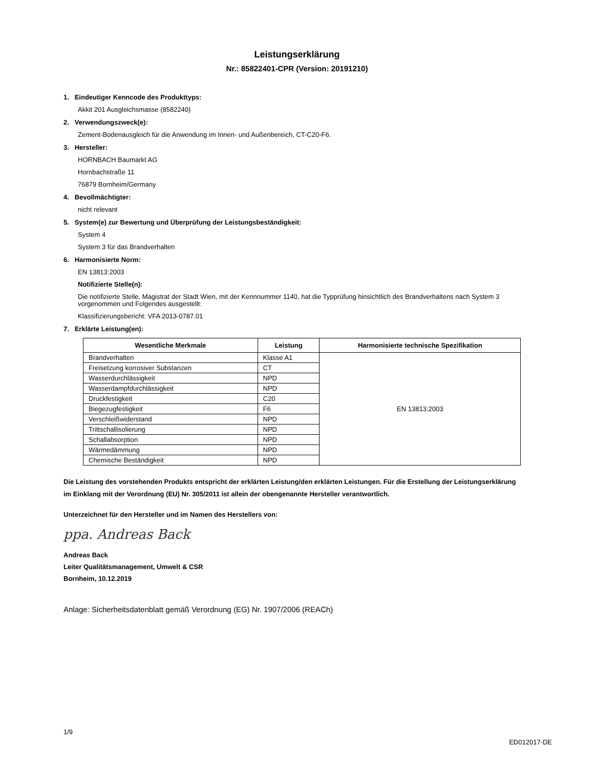Leistungserklärung
Nr.: 85822401-CPR (Version: 20191210)
1. Eindeutiger Kenncode des Produkttyps:
Akkit 201 Ausgleichsmasse (8582240)
2. Verwendungszweck(e):
Zement-Bodenausgleich für die Anwendung im Innen- und Außenbereich, CT-C20-F6.
3. Hersteller:
HORNBACH Baumarkt AG
Hornbachstraße 11
76879 Bornheim/Germany
4. Bevollmächtigter:
nicht relevant
5. System(e) zur Bewertung und Überprüfung der Leistungsbeständigkeit:
System 4
System 3 für das Brandverhalten
6. Harmonisierte Norm:
EN 13813:2003
Notifizierte Stelle(n):
Die notifizierte Stelle, Magistrat der Stadt Wien, mit der Kennnummer 1140, hat die Typprüfung hinsichtlich des Brandverhaltens nach System 3 vorgenommen und Folgendes ausgestellt:
Klassifizierungsbericht: VFA 2013-0787.01
7. Erklärte Leistung(en):
| Wesentliche Merkmale | Leistung | Harmonisierte technische Spezifikation |
| --- | --- | --- |
| Brandverhalten | Klasse A1 | EN 13813:2003 |
| Freisetzung korrosiver Substanzen | CT | |
| Wasserdurchlässigkeit | NPD | |
| Wasserdampfdurchlässigkeit | NPD | |
| Druckfestigkeit | C20 | |
| Biegezugfestigkeit | F6 | |
| Verschleißwiderstand | NPD | |
| Trittschallisolierung | NPD | |
| Schallabsorption | NPD | |
| Wärmedämmung | NPD | |
| Chemische Beständigkeit | NPD | |
Die Leistung des vorstehenden Produkts entspricht der erklärten Leistung/den erklärten Leistungen. Für die Erstellung der Leistungserklärung im Einklang mit der Verordnung (EU) Nr. 305/2011 ist allein der obengenannte Hersteller verantwortlich.
Unterzeichnet für den Hersteller und im Namen des Herstellers von:
ppa. Andreas Back
Andreas Back
Leiter Qualitätsmanagement, Umwelt & CSR
Bornheim, 10.12.2019
Anlage: Sicherheitsdatenblatt gemäß Verordnung (EG) Nr. 1907/2006 (REACh)
1/9
ED012017-DE